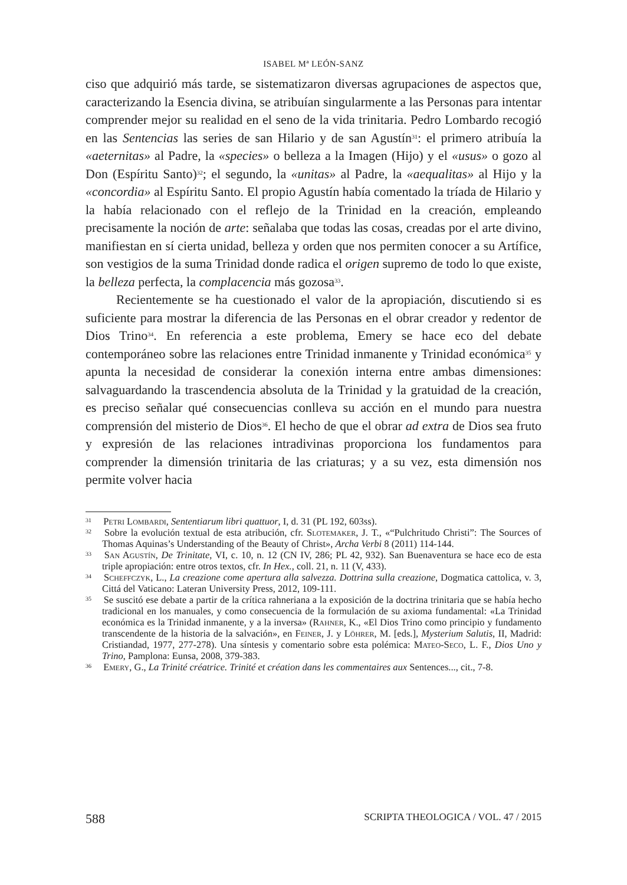ISABEL Mª LEÓN-SANZ
ciso que adquirió más tarde, se sistematizaron diversas agrupaciones de aspectos que, caracterizando la Esencia divina, se atribuían singularmente a las Personas para intentar comprender mejor su realidad en el seno de la vida trinitaria. Pedro Lombardo recogió en las Sentencias las series de san Hilario y de san Agustín<sup>31</sup>: el primero atribuía la «aeternitas» al Padre, la «species» o belleza a la Imagen (Hijo) y el «usus» o gozo al Don (Espíritu Santo)<sup>32</sup>; el segundo, la «unitas» al Padre, la «aequalitas» al Hijo y la «concordia» al Espíritu Santo. El propio Agustín había comentado la tríada de Hilario y la había relacionado con el reflejo de la Trinidad en la creación, empleando precisamente la noción de arte: señalaba que todas las cosas, creadas por el arte divino, manifiestan en sí cierta unidad, belleza y orden que nos permiten conocer a su Artífice, son vestigios de la suma Trinidad donde radica el origen supremo de todo lo que existe, la belleza perfecta, la complacencia más gozosa<sup>33</sup>.
Recientemente se ha cuestionado el valor de la apropiación, discutiendo si es suficiente para mostrar la diferencia de las Personas en el obrar creador y redentor de Dios Trino<sup>34</sup>. En referencia a este problema, Emery se hace eco del debate contemporáneo sobre las relaciones entre Trinidad inmanente y Trinidad económica<sup>35</sup> y apunta la necesidad de considerar la conexión interna entre ambas dimensiones: salvaguardando la trascendencia absoluta de la Trinidad y la gratuidad de la creación, es preciso señalar qué consecuencias conlleva su acción en el mundo para nuestra comprensión del misterio de Dios<sup>36</sup>. El hecho de que el obrar ad extra de Dios sea fruto y expresión de las relaciones intradivinas proporciona los fundamentos para comprender la dimensión trinitaria de las criaturas; y a su vez, esta dimensión nos permite volver hacia
<sup>31</sup> Petri Lombardi, Sententiarum libri quattuor, I, d. 31 (PL 192, 603ss).
<sup>32</sup> Sobre la evolución textual de esta atribución, cfr. Slotemaker, J. T., «“Pulchritudo Christi”: The Sources of Thomas Aquinas’s Understanding of the Beauty of Christ», Archa Verbi 8 (2011) 114-144.
<sup>33</sup> San Agustín, De Trinitate, VI, c. 10, n. 12 (CN IV, 286; PL 42, 932). San Buenaventura se hace eco de esta triple apropiación: entre otros textos, cfr. In Hex., coll. 21, n. 11 (V, 433).
<sup>34</sup> Scheffczyk, L., La creazione come apertura alla salvezza. Dottrina sulla creazione, Dogmatica cattolica, v. 3, Cittá del Vaticano: Lateran University Press, 2012, 109-111.
<sup>35</sup> Se suscitó ese debate a partir de la crítica rahneriana a la exposición de la doctrina trinitaria que se había hecho tradicional en los manuales, y como consecuencia de la formulación de su axioma fundamental: «La Trinidad económica es la Trinidad inmanente, y a la inversa» (Rahner, K., «El Dios Trino como principio y fundamento transcendente de la historia de la salvación», en Feiner, J. y Löhrer, M. [eds.], Mysterium Salutis, II, Madrid: Cristiandad, 1977, 277-278). Una síntesis y comentario sobre esta polémica: Mateo-Seco, L. F., Dios Uno y Trino, Pamplona: Eunsa, 2008, 379-383.
<sup>36</sup> Emery, G., La Trinité créatrice. Trinité et création dans les commentaires aux Sentences..., cit., 7-8.
588 SCRIPTA THEOLOGICA / VOL. 47 / 2015